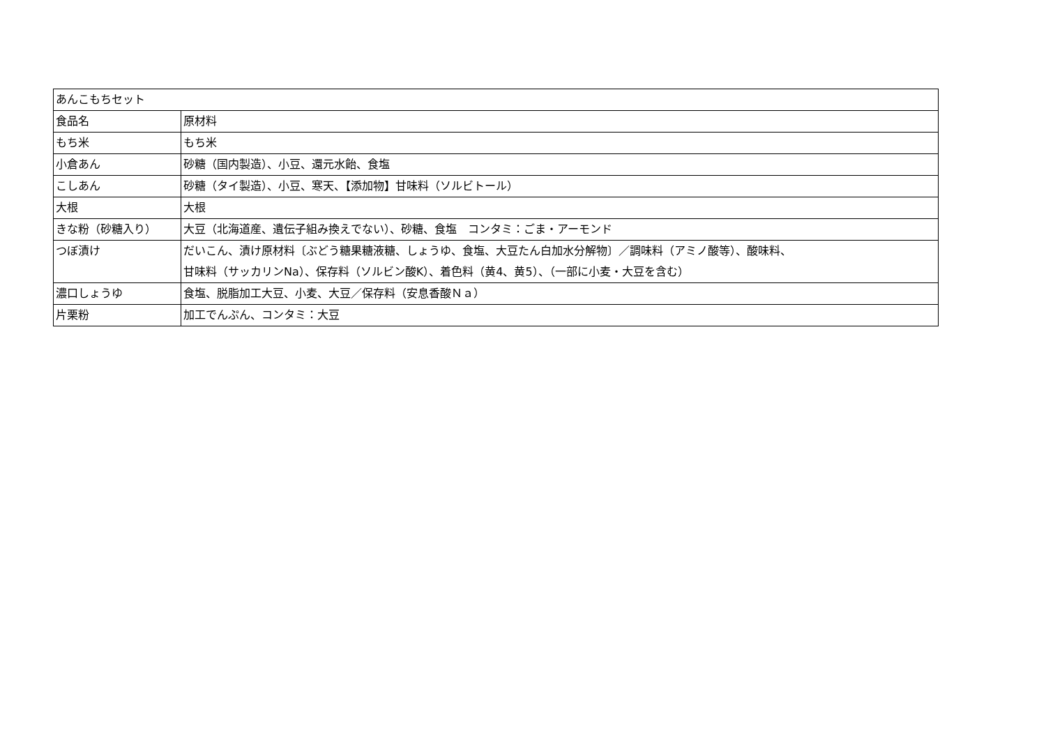| あんこもちセット | |
| 食品名 | 原材料 |
| もち米 | もち米 |
| 小倉あん | 砂糖（国内製造）、小豆、還元水飴、食塩 |
| こしあん | 砂糖（タイ製造）、小豆、寒天、【添加物】甘味料（ソルビトール） |
| 大根 | 大根 |
| きな粉（砂糖入り） | 大豆（北海道産、遺伝子組み換えでない）、砂糖、食塩 コンタミ：ごま・アーモンド |
| つぼ漬け | だいこん、漬け原材料〔ぶどう糖果糖液糖、しょうゆ、食塩、大豆たん白加水分解物〕／調味料（アミノ酸等）、酸味料、 甘味料（サッカリンNa）、保存料（ソルビン酸K）、着色料（黄4、黄5）、（一部に小麦・大豆を含む） |
| 濃口しょうゆ | 食塩、脱脂加工大豆、小麦、大豆／保存料（安息香酸Ｎａ） |
| 片栗粉 | 加工でんぷん、コンタミ：大豆 |